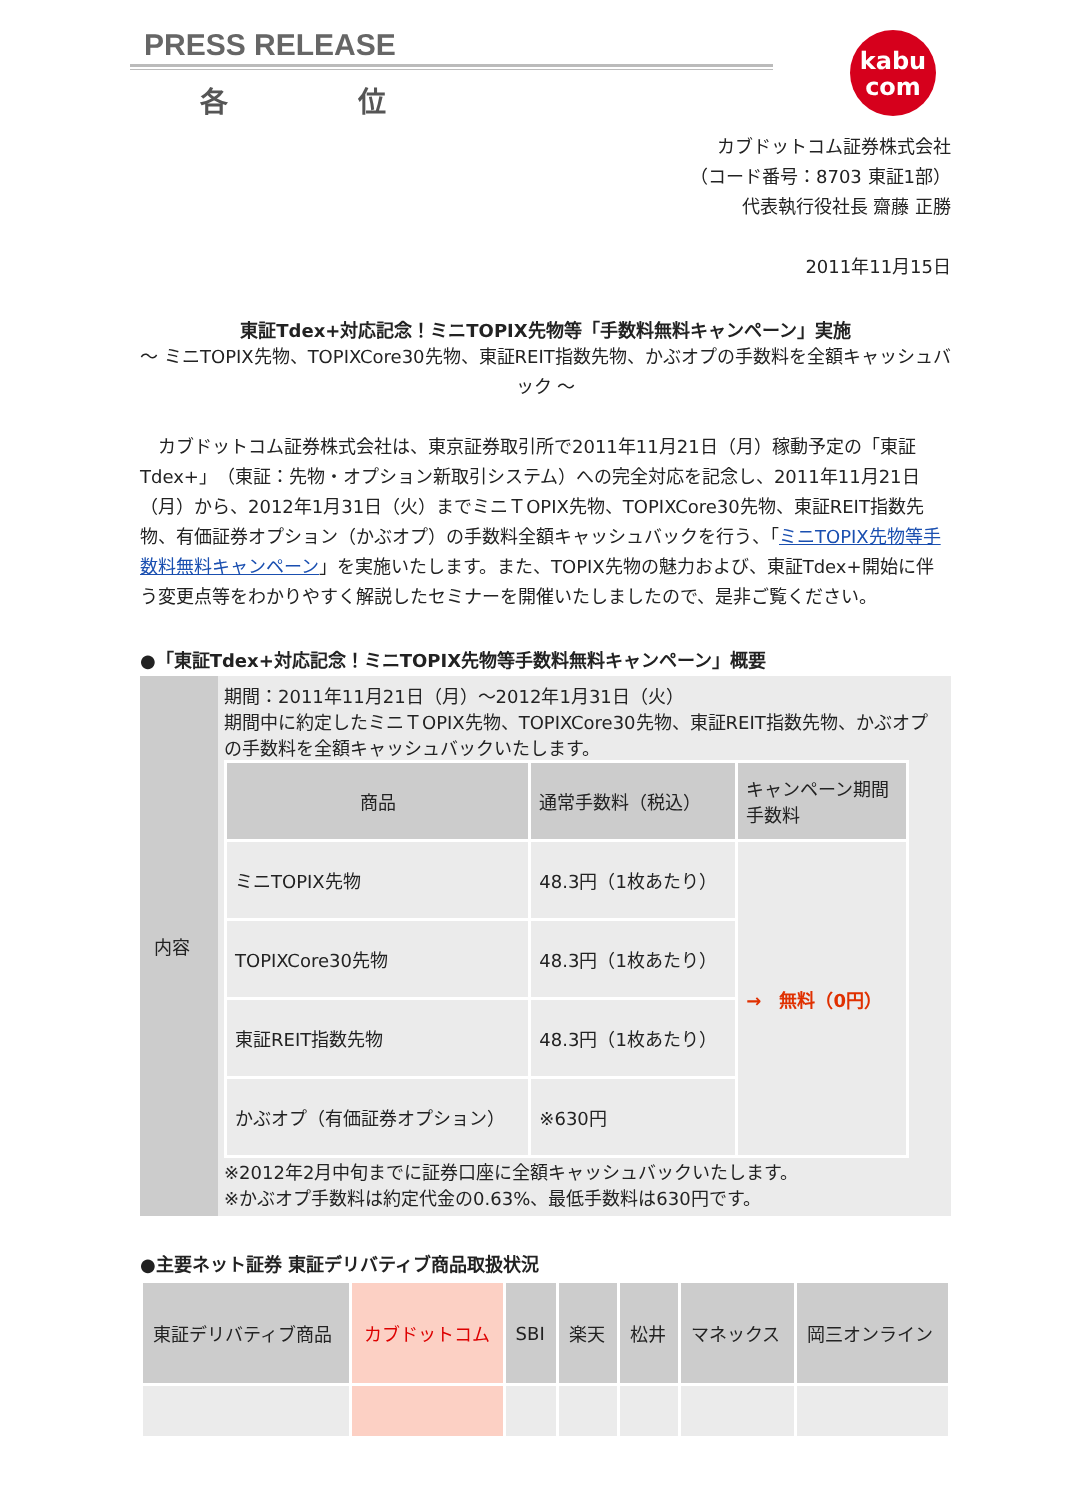kabu
com
PRESS RELEASE
各 位
カブドットコム証券株式会社
（コード番号：8703 東証1部）
代表執行役社長 齋藤 正勝
2011年11月15日
東証Tdex+対応記念！ミニTOPIX先物等「手数料無料キャンペーン」実施
～ ミニTOPIX先物、TOPIXCore30先物、東証REIT指数先物、かぶオプの手数料を全額キャッシュバック ～
　カブドットコム証券株式会社は、東京証券取引所で2011年11月21日（月）稼動予定の「東証Tdex+」（東証：先物・オプション新取引システム）への完全対応を記念し、2011年11月21日（月）から、2012年1月31日（火）までミニＴOPIX先物、TOPIXCore30先物、東証REIT指数先物、有価証券オプション（かぶオプ）の手数料全額キャッシュバックを行う、「ミニTOPIX先物等手数料無料キャンペーン」を実施いたします。また、TOPIX先物の魅力および、東証Tdex+開始に伴う変更点等をわかりやすく解説したセミナーを開催いたしましたので、是非ご覧ください。
●「東証Tdex+対応記念！ミニTOPIX先物等手数料無料キャンペーン」概要
| 内容 | 期間：2011年11月21日（月）～2012年1月31日（火） 期間中に約定したミニＴOPIX先物、TOPIXCore30先物、東証REIT指数先物、かぶオプの手数料を全額キャッシュバックいたします。 / 商品 / 通常手数料（税込） / キャンペーン期間 手数料 / / --- / --- / --- / / ミニTOPIX先物 / 48.3円（1枚あたり） / → 無料（0円） / / TOPIXCore30先物 / 48.3円（1枚あたり） / / / 東証REIT指数先物 / 48.3円（1枚あたり） / / / かぶオプ（有価証券オプション） / ※630円 / / ※2012年2月中旬までに証券口座に全額キャッシュバックいたします。 ※かぶオプ手数料は約定代金の0.63%、最低手数料は630円です。 |
●主要ネット証券 東証デリバティブ商品取扱状況
| 東証デリバティブ商品 | カブドットコム | SBI | 楽天 | 松井 | マネックス | 岡三オンライン |
| --- | --- | --- | --- | --- | --- | --- |